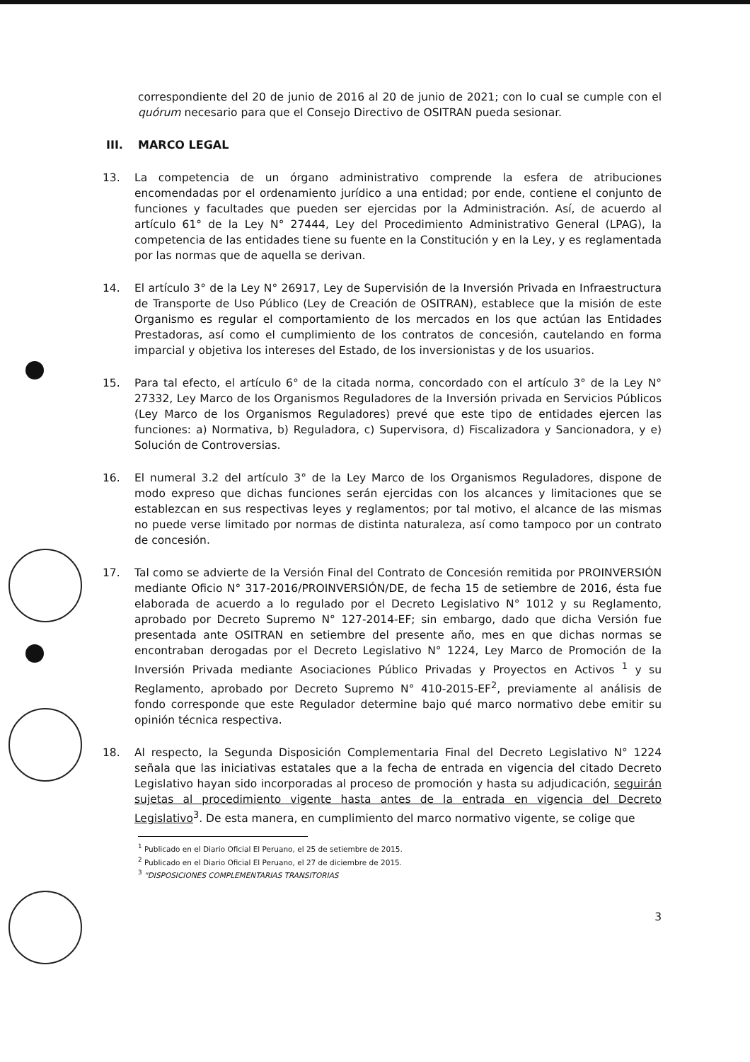correspondiente del 20 de junio de 2016 al 20 de junio de 2021; con lo cual se cumple con el quórum necesario para que el Consejo Directivo de OSITRAN pueda sesionar.
III. MARCO LEGAL
13. La competencia de un órgano administrativo comprende la esfera de atribuciones encomendadas por el ordenamiento jurídico a una entidad; por ende, contiene el conjunto de funciones y facultades que pueden ser ejercidas por la Administración. Así, de acuerdo al artículo 61° de la Ley N° 27444, Ley del Procedimiento Administrativo General (LPAG), la competencia de las entidades tiene su fuente en la Constitución y en la Ley, y es reglamentada por las normas que de aquella se derivan.
14. El artículo 3° de la Ley N° 26917, Ley de Supervisión de la Inversión Privada en Infraestructura de Transporte de Uso Público (Ley de Creación de OSITRAN), establece que la misión de este Organismo es regular el comportamiento de los mercados en los que actúan las Entidades Prestadoras, así como el cumplimiento de los contratos de concesión, cautelando en forma imparcial y objetiva los intereses del Estado, de los inversionistas y de los usuarios.
15. Para tal efecto, el artículo 6° de la citada norma, concordado con el artículo 3° de la Ley N° 27332, Ley Marco de los Organismos Reguladores de la Inversión privada en Servicios Públicos (Ley Marco de los Organismos Reguladores) prevé que este tipo de entidades ejercen las funciones: a) Normativa, b) Reguladora, c) Supervisora, d) Fiscalizadora y Sancionadora, y e) Solución de Controversias.
16. El numeral 3.2 del artículo 3° de la Ley Marco de los Organismos Reguladores, dispone de modo expreso que dichas funciones serán ejercidas con los alcances y limitaciones que se establezcan en sus respectivas leyes y reglamentos; por tal motivo, el alcance de las mismas no puede verse limitado por normas de distinta naturaleza, así como tampoco por un contrato de concesión.
17. Tal como se advierte de la Versión Final del Contrato de Concesión remitida por PROINVERSIÓN mediante Oficio N° 317-2016/PROINVERSIÓN/DE, de fecha 15 de setiembre de 2016, ésta fue elaborada de acuerdo a lo regulado por el Decreto Legislativo N° 1012 y su Reglamento, aprobado por Decreto Supremo N° 127-2014-EF; sin embargo, dado que dicha Versión fue presentada ante OSITRAN en setiembre del presente año, mes en que dichas normas se encontraban derogadas por el Decreto Legislativo N° 1224, Ley Marco de Promoción de la Inversión Privada mediante Asociaciones Público Privadas y Proyectos en Activos <sup>1</sup> y su Reglamento, aprobado por Decreto Supremo N° 410-2015-EF<sup>2</sup>, previamente al análisis de fondo corresponde que este Regulador determine bajo qué marco normativo debe emitir su opinión técnica respectiva.
18. Al respecto, la Segunda Disposición Complementaria Final del Decreto Legislativo N° 1224 señala que las iniciativas estatales que a la fecha de entrada en vigencia del citado Decreto Legislativo hayan sido incorporadas al proceso de promoción y hasta su adjudicación, seguirán sujetas al procedimiento vigente hasta antes de la entrada en vigencia del Decreto Legislativo<sup>3</sup>. De esta manera, en cumplimiento del marco normativo vigente, se colige que
<sup>1</sup> Publicado en el Diario Oficial El Peruano, el 25 de setiembre de 2015.
<sup>2</sup> Publicado en el Diario Oficial El Peruano, el 27 de diciembre de 2015.
<sup>3</sup> "DISPOSICIONES COMPLEMENTARIAS TRANSITORIAS
3